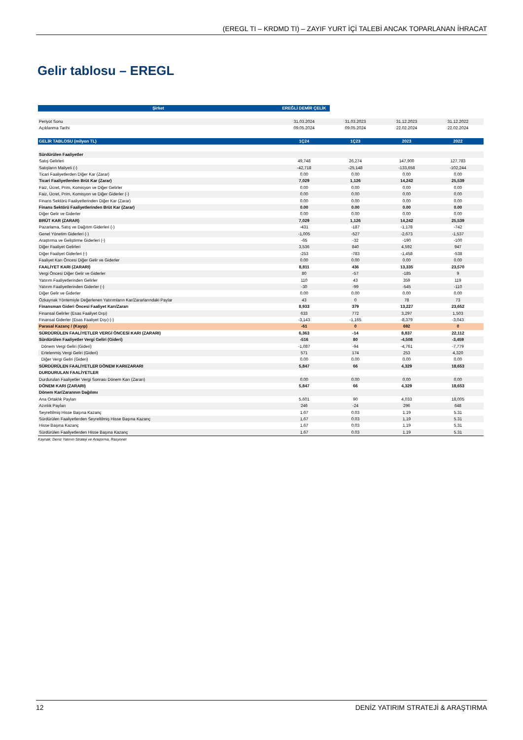(EREGL TI – KRDMD TI) – ZAYIF YURT İÇİ TALEBİ ANCAK TOPARLANAN İHRACAT
Gelir tablosu – EREGL
| Şirket | EREĞLİ DEMİR ÇELİK | | | |
| Periyot Sonu | 31.03.2024 | 31.03.2023 | 31.12.2023 | 31.12.2022 |
| Açıklanma Tarihi | 09.05.2024 | 09.05.2024 | 22.02.2024 | 22.02.2024 |
| GELİR TABLOSU (milyon TL) | 1Ç24 | 1Ç23 | 2023 | 2022 |
| Sürdürülen Faaliyetler | | | | |
| Satış Gelirleri | 49,748 | 26,274 | 147,900 | 127,783 |
| Satışların Maliyeti (-) | -42,718 | -25,148 | -133,658 | -102,244 |
| Ticari Faaliyetlerden Diğer Kar (Zarar) | 0.00 | 0.00 | 0.00 | 0.00 |
| Ticari Faaliyetlerden Brüt Kar (Zarar) | 7,029 | 1,126 | 14,242 | 25,539 |
| Faiz, Ücret, Prim, Komisyon ve Diğer Gelirler | 0.00 | 0.00 | 0.00 | 0.00 |
| Faiz, Ücret, Prim, Komisyon ve Diğer Giderler (-) | 0.00 | 0.00 | 0.00 | 0.00 |
| Finans Sektörü Faaliyetlerinden Diğer Kar (Zarar) | 0.00 | 0.00 | 0.00 | 0.00 |
| Finans Sektörü Faaliyetlerinden Brüt Kar (Zarar) | 0.00 | 0.00 | 0.00 | 0.00 |
| Diğer Gelir ve Giderler | 0.00 | 0.00 | 0.00 | 0.00 |
| BRÜT KAR (ZARAR) | 7,029 | 1,126 | 14,242 | 25,539 |
| Pazarlama, Satış ve Dağıtım Giderleri (-) | -431 | -187 | -1,178 | -742 |
| Genel Yönetim Giderleri (-) | -1,005 | -527 | -2,673 | -1,537 |
| Araştırma ve Geliştirme Giderleri (-) | -65 | -32 | -190 | -100 |
| Diğer Faaliyet Gelirleri | 3,536 | 840 | 4,592 | 947 |
| Diğer Faaliyet Giderleri (-) | -253 | -783 | -1,458 | -538 |
| Faaliyet Karı Öncesi Diğer Gelir ve Giderler | 0.00 | 0.00 | 0.00 | 0.00 |
| FAALİYET KARI (ZARARI) | 8,811 | 436 | 13,335 | 23,570 |
| Vergi Öncesi Diğer Gelir ve Giderler | 80 | -57 | -185 | 9 |
| Yatırım Faaliyetlerinden Gelirler | 110 | 43 | 359 | 119 |
| Yatırım Faaliyetlerinden Giderler (-) | -30 | -99 | -545 | -110 |
| Diğer Gelir ve Giderler | 0.00 | 0.00 | 0.00 | 0.00 |
| Özkaynak Yöntemiyle Değerlenen Yatırımların Kar/Zararlarındaki Paylar | 43 | 0 | 78 | 73 |
| Finansman Gideri Öncesi Faaliyet Karı/Zararı | 8,933 | 379 | 13,227 | 23,652 |
| Finansal Gelirler (Esas Faaliyet Dışı) | 633 | 772 | 3,297 | 1,503 |
| Finansal Giderler (Esas Faaliyet Dışı) (-) | -3,143 | -1,165 | -8,379 | -3,043 |
| Parasal Kazanç / (Kayıp) | -61 | 0 | 692 | 0 |
| SÜRDÜRÜLEN FAALİYETLER VERGİ ÖNCESİ KARI (ZARARI) | 6,363 | -14 | 8,837 | 22,112 |
| Sürdürülen Faaliyetler Vergi Geliri (Gideri) | -516 | 80 | -4,508 | -3,459 |
| Dönem Vergi Geliri (Gideri) | -1,087 | -94 | -4,761 | -7,779 |
| Ertelenmiş Vergi Geliri (Gideri) | 571 | 174 | 253 | 4,320 |
| Diğer Vergi Geliri (Gideri) | 0.00 | 0.00 | 0.00 | 0.00 |
| SÜRDÜRÜLEN FAALİYETLER DÖNEM KARI/ZARARI | 5,847 | 66 | 4,329 | 18,653 |
| DURDURULAN FAALİYETLER | | | | |
| Durdurulan Faaliyetler Vergi Sonrası Dönem Karı (Zararı) | 0.00 | 0.00 | 0.00 | 0.00 |
| DÖNEM KARI (ZARARI) | 5,847 | 66 | 4,329 | 18,653 |
| Dönem Kar/Zararının Dağılımı | | | | |
| Ana Ortaklık Payları | 5,601 | 90 | 4,033 | 18,005 |
| Azınlık Payları | 246 | -24 | 296 | 648 |
| Seyreltilmiş Hisse Başına Kazanç | 1.67 | 0.03 | 1.19 | 5.31 |
| Sürdürülen Faaliyetlerden Seyreltilmiş Hisse Başına Kazanç | 1.67 | 0.03 | 1.19 | 5.31 |
| Hisse Başına Kazanç | 1.67 | 0.03 | 1.19 | 5.31 |
| Sürdürülen Faaliyetlerden Hisse Başına Kazanç | 1.67 | 0.03 | 1.19 | 5.31 |
Kaynak: Deniz Yatırım Strateji ve Araştırma, Rasyonet
12 DENİZ YATIRIM STRATEJİ & ARAŞTIRMA